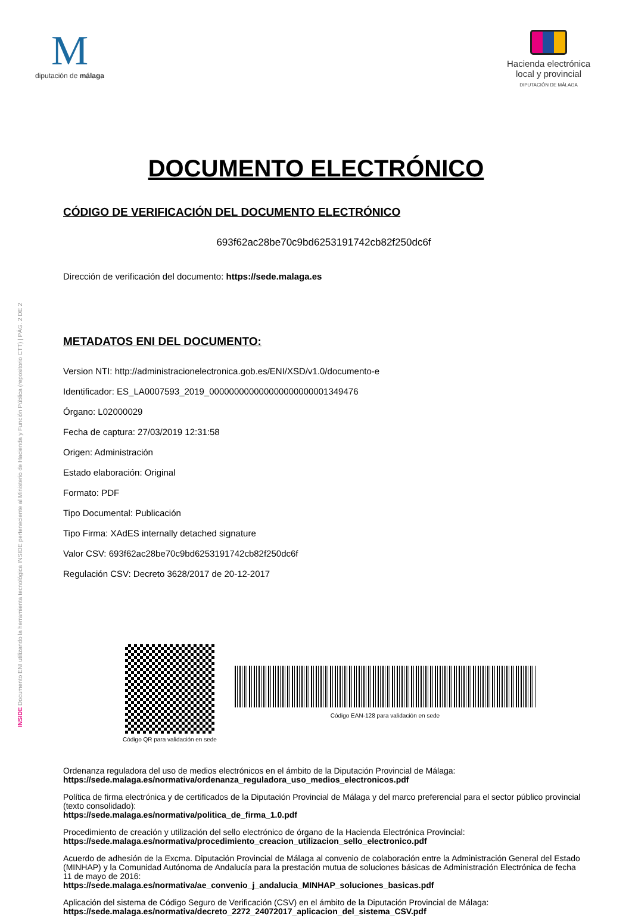M
diputación de málaga
Hacienda electrónica
local y provincial
DIPUTACIÓN DE MÁLAGA
DOCUMENTO ELECTRÓNICO
CÓDIGO DE VERIFICACIÓN DEL DOCUMENTO ELECTRÓNICO
693f62ac28be70c9bd6253191742cb82f250dc6f
Dirección de verificación del documento: https://sede.malaga.es
METADATOS ENI DEL DOCUMENTO:
Version NTI: http://administracionelectronica.gob.es/ENI/XSD/v1.0/documento-e
Identificador: ES_LA0007593_2019_000000000000000000000001349476
Órgano: L02000029
Fecha de captura: 27/03/2019 12:31:58
Origen: Administración
Estado elaboración: Original
Formato: PDF
Tipo Documental: Publicación
Tipo Firma: XAdES internally detached signature
Valor CSV: 693f62ac28be70c9bd6253191742cb82f250dc6f
Regulación CSV: Decreto 3628/2017 de 20-12-2017
Código QR para validación en sede
Código EAN-128 para validación en sede
Ordenanza reguladora del uso de medios electrónicos en el ámbito de la Diputación Provincial de Málaga:
https://sede.malaga.es/normativa/ordenanza_reguladora_uso_medios_electronicos.pdf
Política de firma electrónica y de certificados de la Diputación Provincial de Málaga y del marco preferencial para el sector público provincial (texto consolidado):
https://sede.malaga.es/normativa/politica_de_firma_1.0.pdf
Procedimiento de creación y utilización del sello electrónico de órgano de la Hacienda Electrónica Provincial:
https://sede.malaga.es/normativa/procedimiento_creacion_utilizacion_sello_electronico.pdf
Acuerdo de adhesión de la Excma. Diputación Provincial de Málaga al convenio de colaboración entre la Administración General del Estado (MINHAP) y la Comunidad Autónoma de Andalucía para la prestación mutua de soluciones básicas de Administración Electrónica de fecha 11 de mayo de 2016:
https://sede.malaga.es/normativa/ae_convenio_j_andalucia_MINHAP_soluciones_basicas.pdf
Aplicación del sistema de Código Seguro de Verificación (CSV) en el ámbito de la Diputación Provincial de Málaga:
https://sede.malaga.es/normativa/decreto_2272_24072017_aplicacion_del_sistema_CSV.pdf
INSIDE Documento ENI utilizando la herramienta tecnológica INSIDE perteneciente al Ministerio de Hacienda y Función Pública (repositorio CTT) | PÁG. 2 DE 2